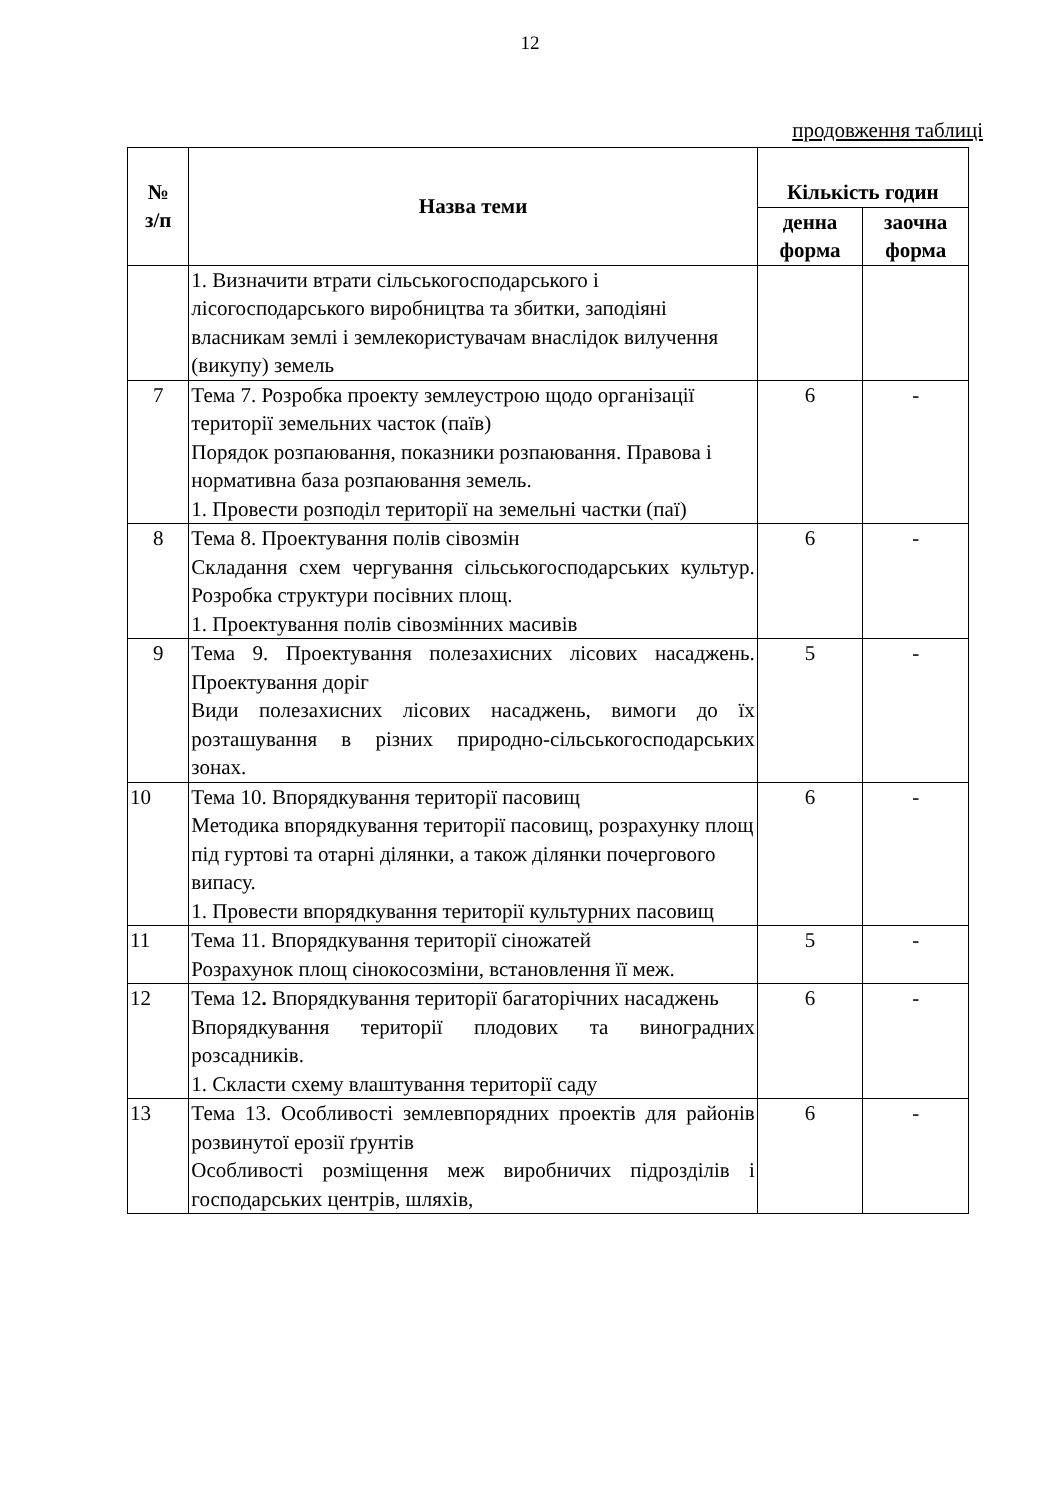12
продовження таблиці
| № з/п | Назва теми | Кількість годин | |
| --- | --- | --- | --- |
| | | денна форма | заочна форма |
| | 1. Визначити втрати сільськогосподарського і лісогосподарського виробництва та збитки, заподіяні власникам землі і землекористувачам внаслідок вилучення (викупу) земель | | |
| 7 | Тема 7. Розробка проекту землеустрою щодо організації території земельних часток (паїв) Порядок розпаювання, показники розпаювання. Правова і нормативна база розпаювання земель. 1. Провести розподіл території на земельні частки (паї) | 6 | - |
| 8 | Тема 8. Проектування полів сівозмін Складання схем чергування сільськогосподарських культур. Розробка структури посівних площ. 1. Проектування полів сівозмінних масивів | 6 | - |
| 9 | Тема 9. Проектування полезахисних лісових насаджень. Проектування доріг Види полезахисних лісових насаджень, вимоги до їх розташування в різних природно-сільськогосподарських зонах. | 5 | - |
| 10 | Тема 10. Впорядкування території пасовищ Методика впорядкування території пасовищ, розрахунку площ під гуртові та отарні ділянки, а також ділянки почергового випасу. 1. Провести впорядкування території культурних пасовищ | 6 | - |
| 11 | Тема 11. Впорядкування території сіножатей Розрахунок площ сінокосозміни, встановлення її меж. | 5 | - |
| 12 | Тема 12 . Впорядкування території багаторічних насаджень Впорядкування території плодових та виноградних розсадників. 1. Скласти схему влаштування території саду | 6 | - |
| 13 | Тема 13. Особливості землевпорядних проектів для районів розвинутої ерозії ґрунтів Особливості розміщення меж виробничих підрозділів і господарських центрів, шляхів, | 6 | - |